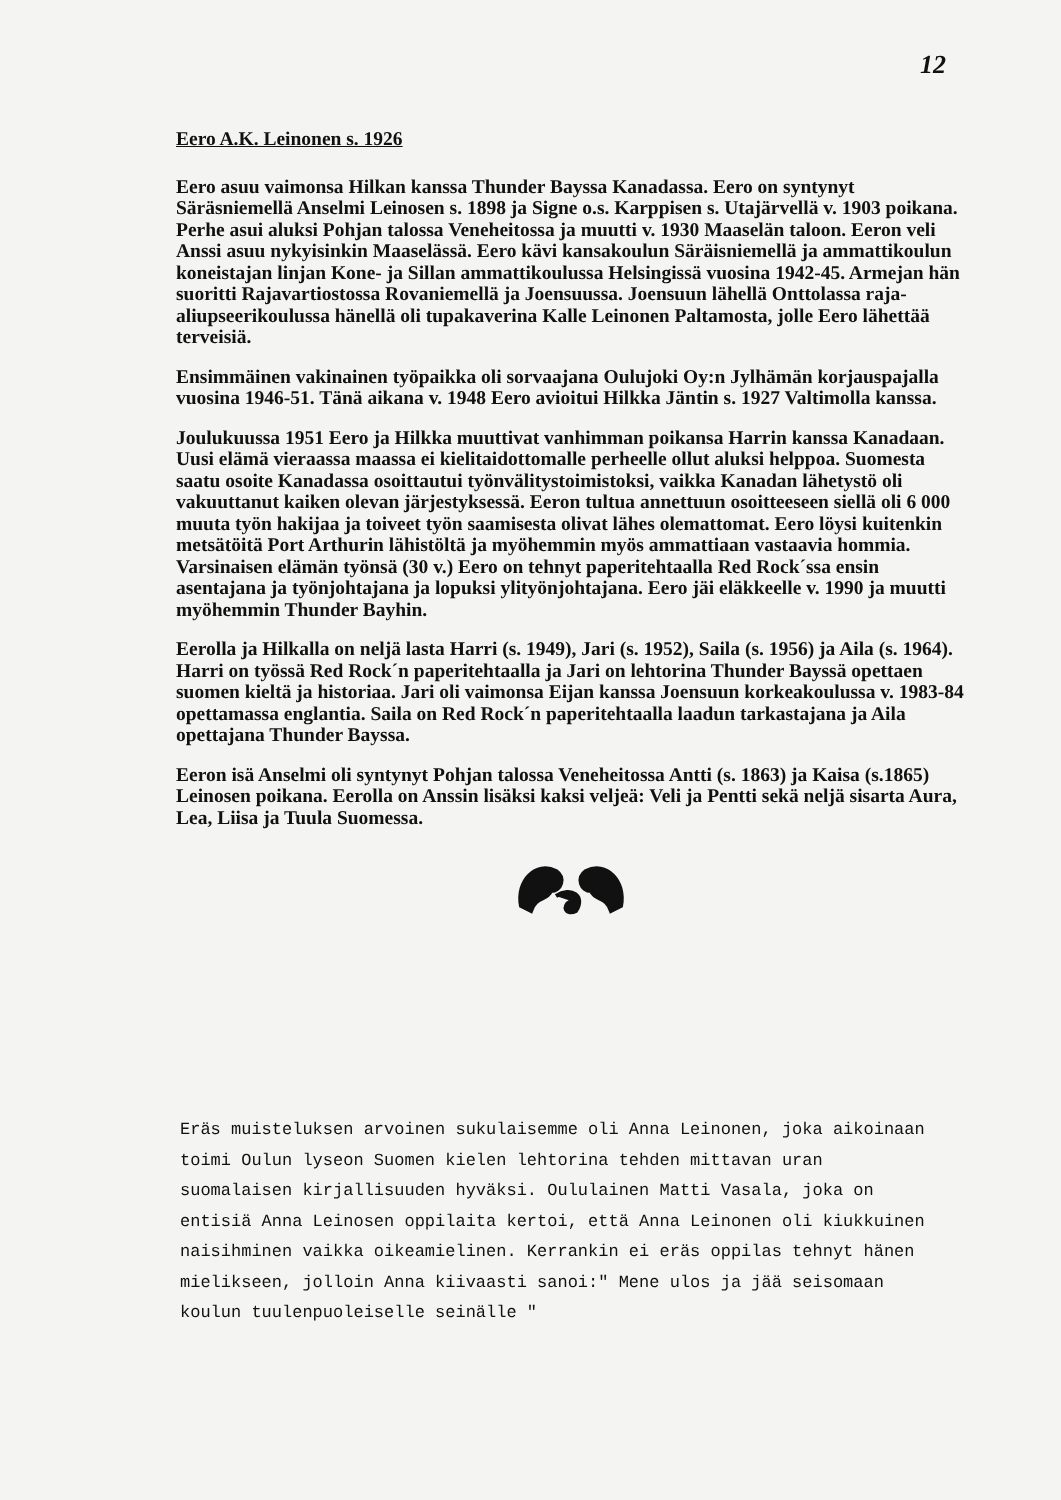12
Eero A.K. Leinonen s. 1926
Eero asuu vaimonsa Hilkan kanssa Thunder Bayssa Kanadassa. Eero on syntynyt Säräsniemellä Anselmi Leinosen s. 1898 ja Signe o.s. Karppisen s. Utajärvellä v. 1903 poikana. Perhe asui aluksi Pohjan talossa Veneheitossa ja muutti v. 1930 Maaselän taloon. Eeron veli Anssi asuu nykyisinkin Maaselässä. Eero kävi kansakoulun Säräisniemellä ja ammattikoulun koneistajan linjan Kone- ja Sillan ammattikoulussa Helsingissä vuosina 1942-45. Armejan hän suoritti Rajavartiostossa Rovaniemellä ja Joensuussa. Joensuun lähellä Onttolassa raja-aliupseerikoulussa hänellä oli tupakaverina Kalle Leinonen Paltamosta, jolle Eero lähettää terveisiä.
Ensimmäinen vakinainen työpaikka oli sorvaajana Oulujoki Oy:n Jylhämän korjauspajalla vuosina 1946-51. Tänä aikana v. 1948 Eero avioitui Hilkka Jäntin s. 1927 Valtimolla kanssa.
Joulukuussa 1951 Eero ja Hilkka muuttivat vanhimman poikansa Harrin kanssa Kanadaan. Uusi elämä vieraassa maassa ei kielitaidottomalle perheelle ollut aluksi helppoa. Suomesta saatu osoite Kanadassa osoittautui työnvälitystoimistoksi, vaikka Kanadan lähetystö oli vakuuttanut kaiken olevan järjestyksessä. Eeron tultua annettuun osoitteeseen siellä oli 6 000 muuta työn hakijaa ja toiveet työn saamisesta olivat lähes olemattomat. Eero löysi kuitenkin metsätöitä Port Arthurin lähistöltä ja myöhemmin myös ammattiaan vastaavia hommia. Varsinaisen elämän työnsä (30 v.) Eero on tehnyt paperitehtaalla Red Rock´ssa ensin asentajana ja työnjohtajana ja lopuksi ylityönjohtajana. Eero jäi eläkkeelle v. 1990 ja muutti myöhemmin Thunder Bayhin.
Eerolla ja Hilkalla on neljä lasta Harri (s. 1949), Jari (s. 1952), Saila (s. 1956) ja Aila (s. 1964). Harri on työssä Red Rock´n paperitehtaalla ja Jari on lehtorina Thunder Bayssä opettaen suomen kieltä ja historiaa. Jari oli vaimonsa Eijan kanssa Joensuun korkeakoulussa v. 1983-84 opettamassa englantia. Saila on Red Rock´n paperitehtaalla laadun tarkastajana ja Aila opettajana Thunder Bayssa.
Eeron isä Anselmi oli syntynyt Pohjan talossa Veneheitossa Antti (s. 1863) ja Kaisa (s.1865) Leinosen poikana. Eerolla on Anssin lisäksi kaksi veljeä: Veli ja Pentti sekä neljä sisarta Aura, Lea, Liisa ja Tuula Suomessa.
Eräs muisteluksen arvoinen sukulaisemme oli Anna Leinonen, joka aikoinaan toimi Oulun lyseon Suomen kielen lehtorina tehden mittavan uran suomalaisen kirjallisuuden hyväksi. Oululainen Matti Vasala, joka on entisiä Anna Leinosen oppilaita kertoi, että Anna Leinonen oli kiukkuinen naisihminen vaikka oikeamielinen. Kerrankin ei eräs oppilas tehnyt hänen mielikseen, jolloin Anna kiivaasti sanoi:" Mene ulos ja jää seisomaan koulun tuulenpuoleiselle seinälle "